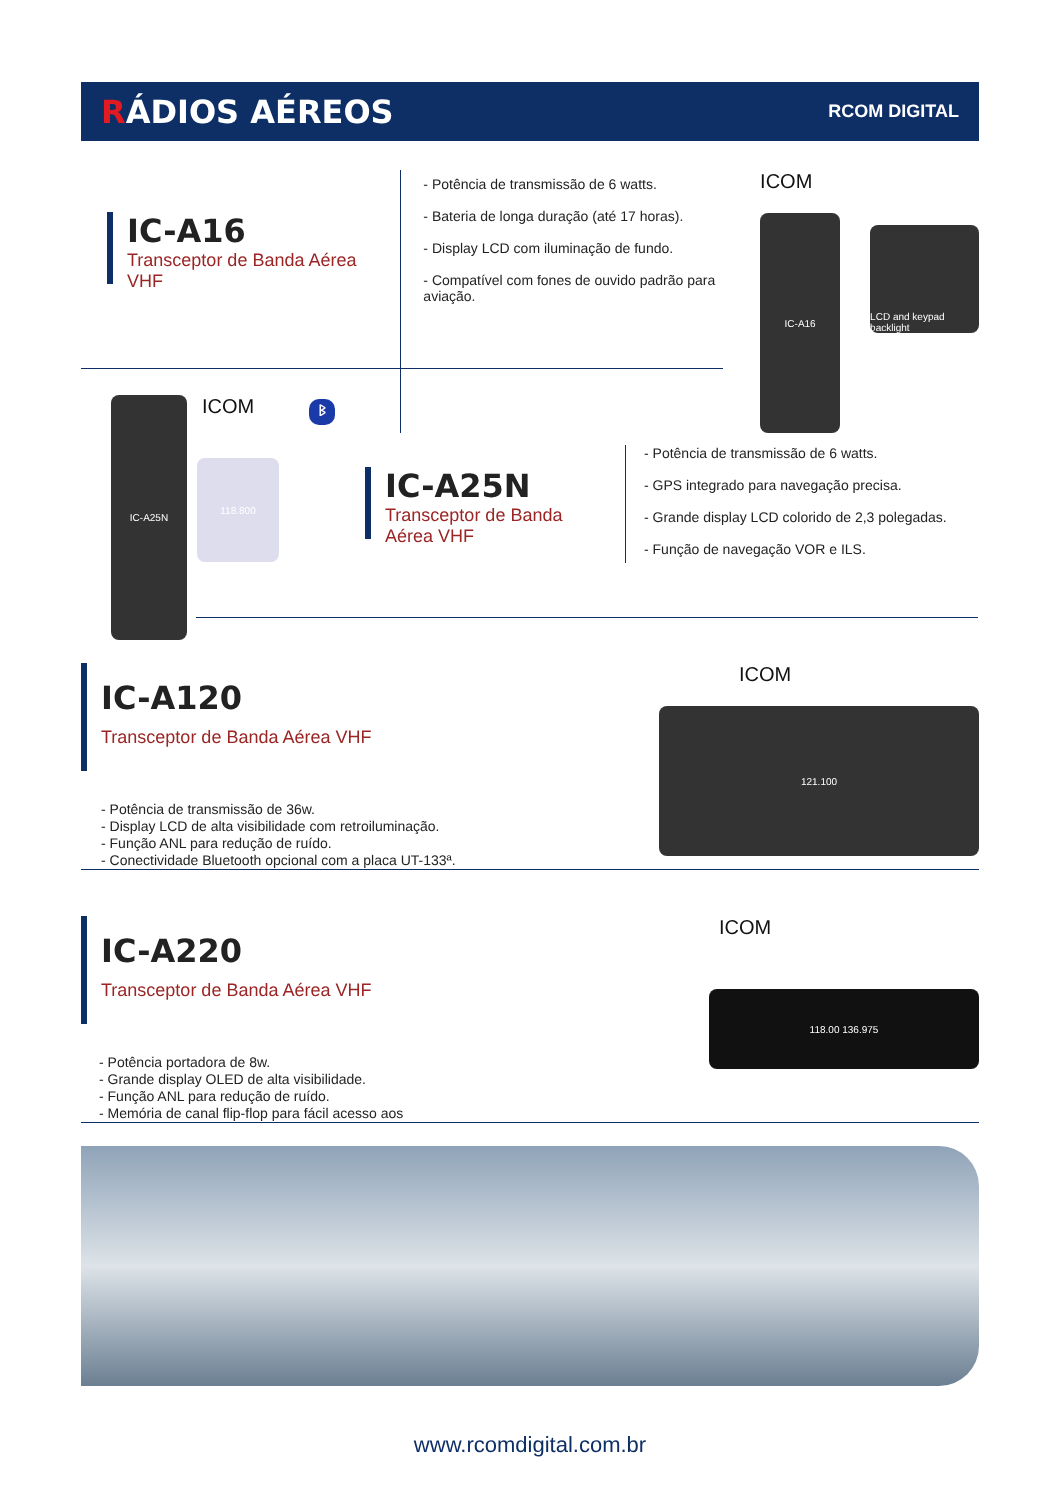RÁDIOS AÉREOS
RCOM DIGITAL
IC-A16
Transceptor de Banda Aérea VHF
- Potência de transmissão de 6 watts.
- Bateria de longa duração (até 17 horas).
- Display LCD com iluminação de fundo.
- Compatível com fones de ouvido padrão para aviação.
ICOM
IC-A16
LCD and keypad backlight
IC-A25N
ICOM
118.800
ᛒ
IC-A25N
Transceptor de Banda Aérea VHF
- Potência de transmissão de 6 watts.
- GPS integrado para navegação precisa.
- Grande display LCD colorido de 2,3 polegadas.
- Função de navegação VOR e ILS.
IC-A120
Transceptor de Banda Aérea VHF
- Potência de transmissão de 36w.
- Display LCD de alta visibilidade com retroiluminação.
- Função ANL para redução de ruído.
- Conectividade Bluetooth opcional com a placa UT-133ª.
ICOM
121.100
IC-A220
Transceptor de Banda Aérea VHF
- Potência portadora de 8w.
- Grande display OLED de alta visibilidade.
- Função ANL para redução de ruído.
- Memória de canal flip-flop para fácil acesso aos
ICOM
118.00 136.975
www.rcomdigital.com.br